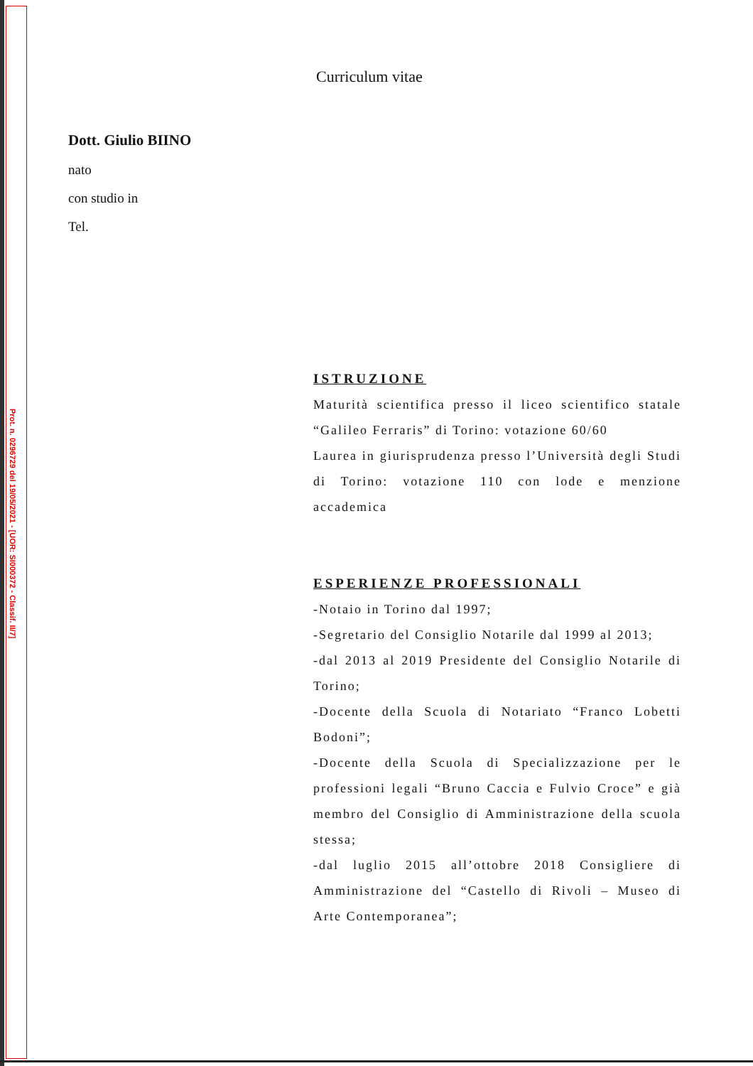Prot. n. 0296729 del 19/05/2021 - [UOR: SI000372 - Classif. II/7]
Curriculum vitae
Dott. Giulio BIINO
nato
con studio in
Tel.
ISTRUZIONE
Maturità scientifica presso il liceo scientifico statale “Galileo Ferraris” di Torino: votazione 60/60
Laurea in giurisprudenza presso l’Università degli Studi di Torino: votazione 110 con lode e menzione accademica
ESPERIENZE PROFESSIONALI
-Notaio in Torino dal 1997;
-Segretario del Consiglio Notarile dal 1999 al 2013;
-dal 2013 al 2019 Presidente del Consiglio Notarile di Torino;
-Docente della Scuola di Notariato “Franco Lobetti Bodoni”;
-Docente della Scuola di Specializzazione per le professioni legali “Bruno Caccia e Fulvio Croce” e già membro del Consiglio di Amministrazione della scuola stessa;
-dal luglio 2015 all’ottobre 2018 Consigliere di Amministrazione del “Castello di Rivoli – Museo di Arte Contemporanea”;